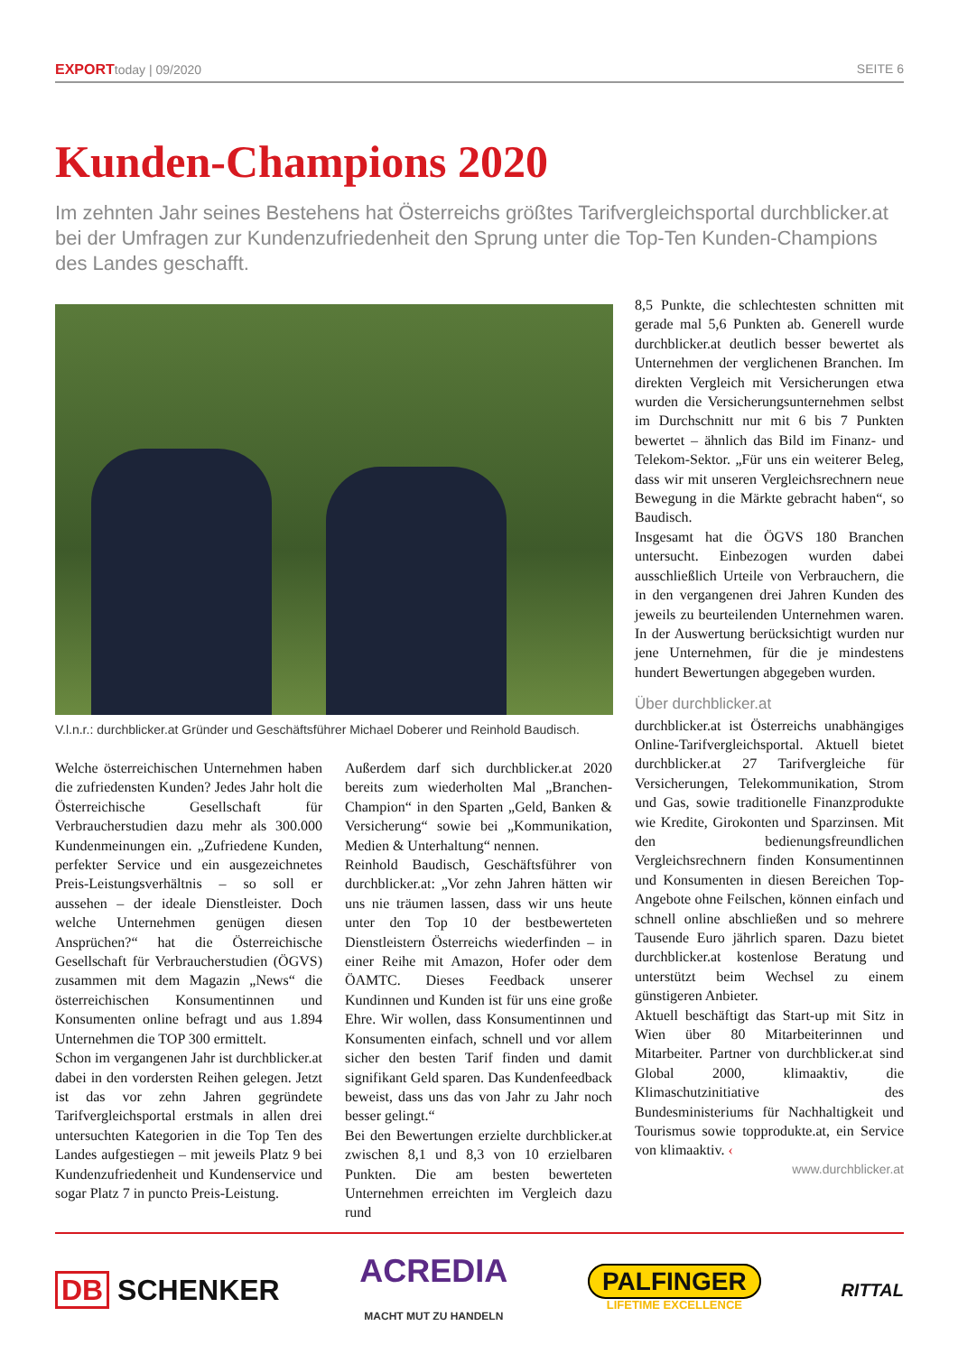EXPORTtoday | 09/2020 SEITE 6
Kunden-Champions 2020
Im zehnten Jahr seines Bestehens hat Österreichs größtes Tarifvergleichsportal durchblicker.at bei der Umfragen zur Kundenzufriedenheit den Sprung unter die Top-Ten Kunden-Champions des Landes geschafft.
V.l.n.r.: durchblicker.at Gründer und Geschäftsführer Michael Doberer und Reinhold Baudisch.
Welche österreichischen Unternehmen haben die zufriedensten Kunden? Jedes Jahr holt die Österreichische Gesellschaft für Verbraucherstudien dazu mehr als 300.000 Kundenmeinungen ein. „Zufriedene Kunden, perfekter Service und ein ausgezeichnetes Preis-Leistungsverhältnis – so soll er aussehen – der ideale Dienstleister. Doch welche Unternehmen genügen diesen Ansprüchen?“ hat die Österreichische Gesellschaft für Verbraucherstudien (ÖGVS) zusammen mit dem Magazin „News“ die österreichischen Konsumentinnen und Konsumenten online befragt und aus 1.894 Unternehmen die TOP 300 ermittelt.
Schon im vergangenen Jahr ist durchblicker.at dabei in den vordersten Reihen gelegen. Jetzt ist das vor zehn Jahren gegründete Tarifvergleichsportal erstmals in allen drei untersuchten Kategorien in die Top Ten des Landes aufgestiegen – mit jeweils Platz 9 bei Kundenzufriedenheit und Kundenservice und sogar Platz 7 in puncto Preis-Leistung.
Außerdem darf sich durchblicker.at 2020 bereits zum wiederholten Mal „Branchen-Champion“ in den Sparten „Geld, Banken & Versicherung“ sowie bei „Kommunikation, Medien & Unterhaltung“ nennen.
Reinhold Baudisch, Geschäftsführer von durchblicker.at: „Vor zehn Jahren hätten wir uns nie träumen lassen, dass wir uns heute unter den Top 10 der bestbewerteten Dienstleistern Österreichs wiederfinden – in einer Reihe mit Amazon, Hofer oder dem ÖAMTC. Dieses Feedback unserer Kundinnen und Kunden ist für uns eine große Ehre. Wir wollen, dass Konsumentinnen und Konsumenten einfach, schnell und vor allem sicher den besten Tarif finden und damit signifikant Geld sparen. Das Kundenfeedback beweist, dass uns das von Jahr zu Jahr noch besser gelingt.“
Bei den Bewertungen erzielte durchblicker.at zwischen 8,1 und 8,3 von 10 erzielbaren Punkten. Die am besten bewerteten Unternehmen erreichten im Vergleich dazu rund
8,5 Punkte, die schlechtesten schnitten mit gerade mal 5,6 Punkten ab. Generell wurde durchblicker.at deutlich besser bewertet als Unternehmen der verglichenen Branchen. Im direkten Vergleich mit Versicherungen etwa wurden die Versicherungsunternehmen selbst im Durchschnitt nur mit 6 bis 7 Punkten bewertet – ähnlich das Bild im Finanz- und Telekom-Sektor. „Für uns ein weiterer Beleg, dass wir mit unseren Vergleichsrechnern neue Bewegung in die Märkte gebracht haben“, so Baudisch.
Insgesamt hat die ÖGVS 180 Branchen untersucht. Einbezogen wurden dabei ausschließlich Urteile von Verbrauchern, die in den vergangenen drei Jahren Kunden des jeweils zu beurteilenden Unternehmen waren. In der Auswertung berücksichtigt wurden nur jene Unternehmen, für die je mindestens hundert Bewertungen abgegeben wurden.
Über durchblicker.at
durchblicker.at ist Österreichs unabhängiges Online-Tarifvergleichsportal. Aktuell bietet durchblicker.at 27 Tarifvergleiche für Versicherungen, Telekommunikation, Strom und Gas, sowie traditionelle Finanzprodukte wie Kredite, Girokonten und Sparzinsen. Mit den bedienungsfreundlichen Vergleichsrechnern finden Konsumentinnen und Konsumenten in diesen Bereichen Top-Angebote ohne Feilschen, können einfach und schnell online abschließen und so mehrere Tausende Euro jährlich sparen. Dazu bietet durchblicker.at kostenlose Beratung und unterstützt beim Wechsel zu einem günstigeren Anbieter.
Aktuell beschäftigt das Start-up mit Sitz in Wien über 80 Mitarbeiterinnen und Mitarbeiter. Partner von durchblicker.at sind Global 2000, klimaaktiv, die Klimaschutzinitiative des Bundesministeriums für Nachhaltigkeit und Tourismus sowie topprodukte.at, ein Service von klimaaktiv. ‹
www.durchblicker.at
DB SCHENKER ACREDIA
MACHT MUT ZU HANDELN PALFINGER
LIFETIME EXCELLENCE RITTAL